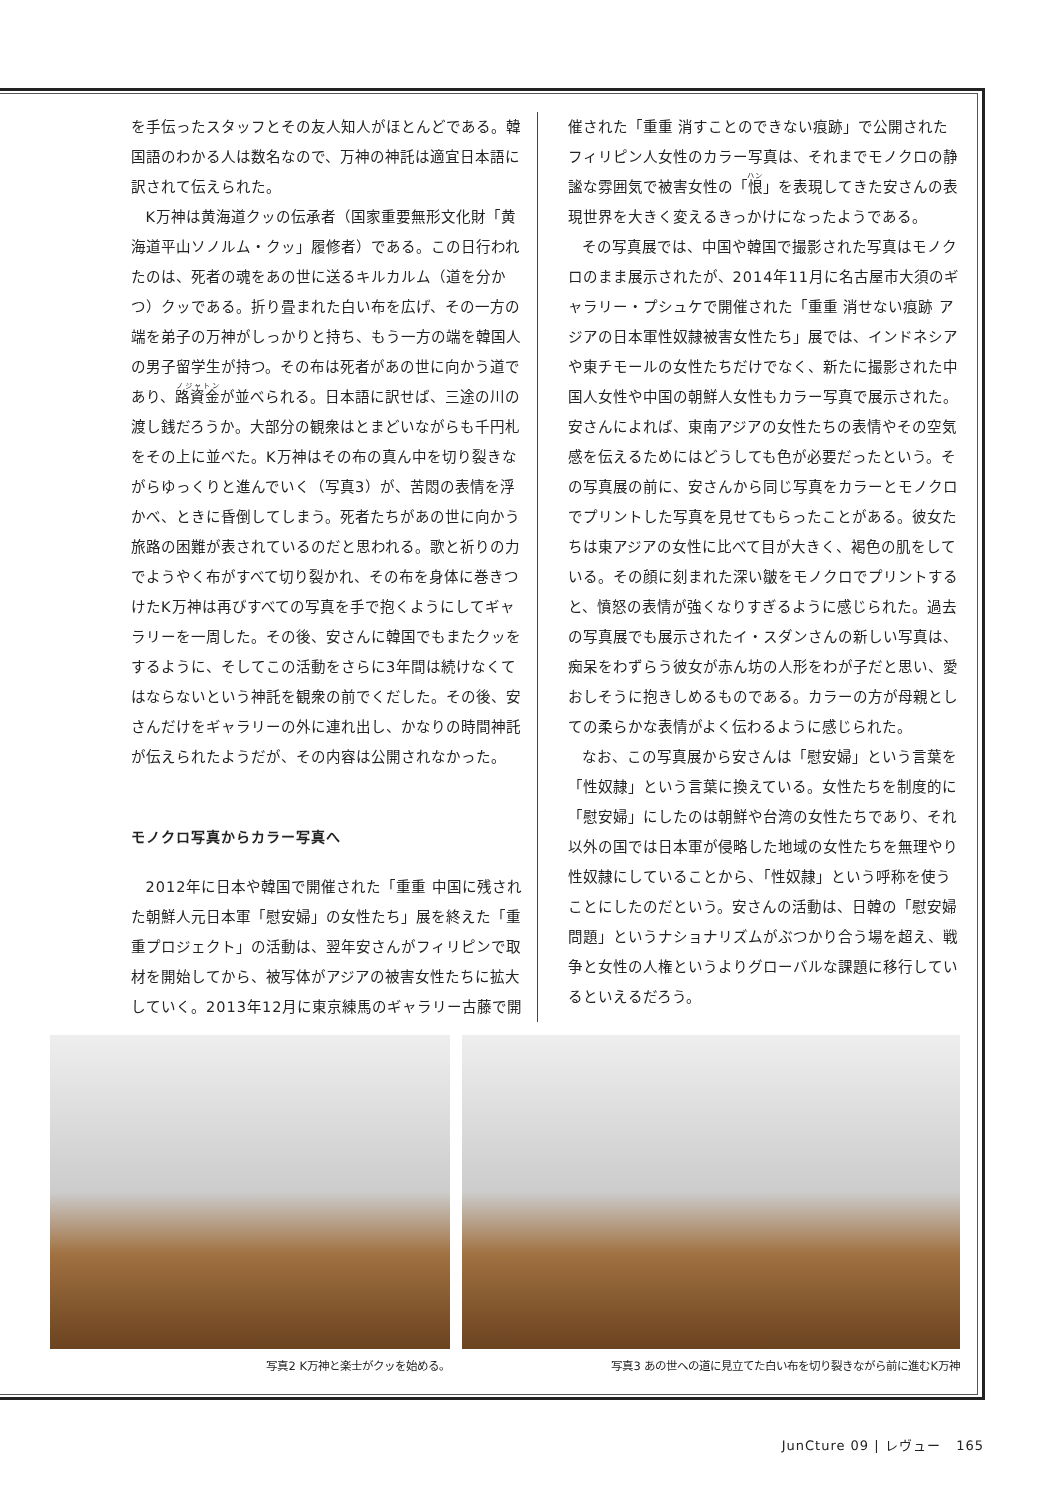を手伝ったスタッフとその友人知人がほとんどである。韓国語のわかる人は数名なので、万神の神託は適宜日本語に訳されて伝えられた。
K万神は黄海道クッの伝承者（国家重要無形文化財「黄海道平山ソノルム・クッ」履修者）である。この日行われたのは、死者の魂をあの世に送るキルカルム（道を分かつ）クッである。折り畳まれた白い布を広げ、その一方の端を弟子の万神がしっかりと持ち、もう一方の端を韓国人の男子留学生が持つ。その布は死者があの世に向かう道であり、路資金が並べられる。日本語に訳せば、三途の川の渡し銭だろうか。大部分の観衆はとまどいながらも千円札をその上に並べた。K万神はその布の真ん中を切り裂きながらゆっくりと進んでいく（写真3）が、苦悶の表情を浮かべ、ときに昏倒してしまう。死者たちがあの世に向かう旅路の困難が表されているのだと思われる。歌と祈りの力でようやく布がすべて切り裂かれ、その布を身体に巻きつけたK万神は再びすべての写真を手で抱くようにしてギャラリーを一周した。その後、安さんに韓国でもまたクッをするように、そしてこの活動をさらに3年間は続けなくてはならないという神託を観衆の前でくだした。その後、安さんだけをギャラリーの外に連れ出し、かなりの時間神託が伝えられたようだが、その内容は公開されなかった。
モノクロ写真からカラー写真へ
2012年に日本や韓国で開催された「重重 中国に残された朝鮮人元日本軍「慰安婦」の女性たち」展を終えた「重重プロジェクト」の活動は、翌年安さんがフィリピンで取材を開始してから、被写体がアジアの被害女性たちに拡大していく。2013年12月に東京練馬のギャラリー古藤で開
催された「重重 消すことのできない痕跡」で公開されたフィリピン人女性のカラー写真は、それまでモノクロの静謐な雰囲気で被害女性の「恨」を表現してきた安さんの表現世界を大きく変えるきっかけになったようである。
その写真展では、中国や韓国で撮影された写真はモノクロのまま展示されたが、2014年11月に名古屋市大須のギャラリー・プシュケで開催された「重重 消せない痕跡 アジアの日本軍性奴隷被害女性たち」展では、インドネシアや東チモールの女性たちだけでなく、新たに撮影された中国人女性や中国の朝鮮人女性もカラー写真で展示された。安さんによれば、東南アジアの女性たちの表情やその空気感を伝えるためにはどうしても色が必要だったという。その写真展の前に、安さんから同じ写真をカラーとモノクロでプリントした写真を見せてもらったことがある。彼女たちは東アジアの女性に比べて目が大きく、褐色の肌をしている。その顔に刻まれた深い皺をモノクロでプリントすると、憤怒の表情が強くなりすぎるように感じられた。過去の写真展でも展示されたイ・スダンさんの新しい写真は、痴呆をわずらう彼女が赤ん坊の人形をわが子だと思い、愛おしそうに抱きしめるものである。カラーの方が母親としての柔らかな表情がよく伝わるように感じられた。
なお、この写真展から安さんは「慰安婦」という言葉を「性奴隷」という言葉に換えている。女性たちを制度的に「慰安婦」にしたのは朝鮮や台湾の女性たちであり、それ以外の国では日本軍が侵略した地域の女性たちを無理やり性奴隷にしていることから、「性奴隷」という呼称を使うことにしたのだという。安さんの活動は、日韓の「慰安婦問題」というナショナリズムがぶつかり合う場を超え、戦争と女性の人権というよりグローバルな課題に移行しているといえるだろう。
写真2 K万神と楽士がクッを始める。 写真3 あの世への道に見立てた白い布を切り裂きながら前に進むK万神
JunCture 09 | レヴュー 165